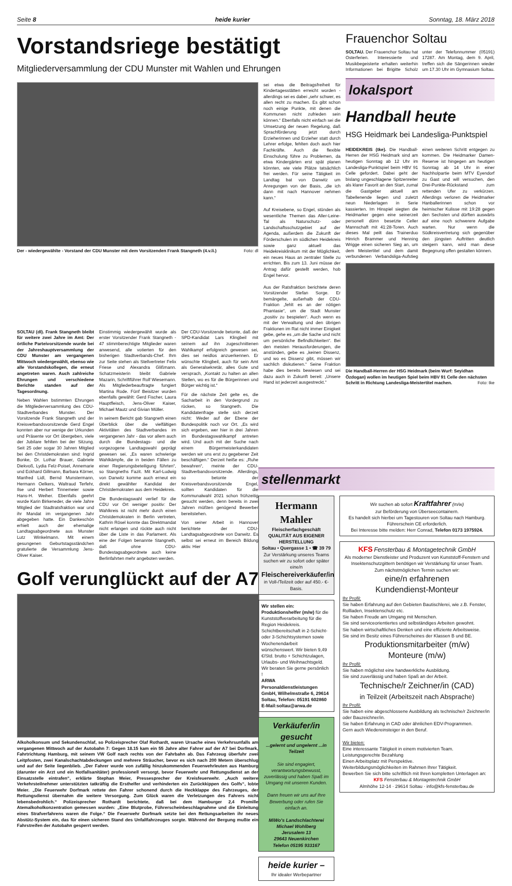Seite 8 heide kurier Sonntag, 18. März 2018
Vorstandsriege bestätigt
Mitgliederversammlung der CDU Munster mit Wahlen und Ehrungen
Der - wiedergewählte - Vorstand der CDU Munster mit dem Vorsitzenden Frank Stangneth (4.v.li.) Foto: dl
sei etwa die Beitragsfreiheit für Kindertagesstätten erreicht worden - allerdings sei es dabei „sehr schwer, es allen recht zu machen. Es gibt schon noch einige Punkte, mit denen die Kommunen nicht zufrieden sein können.“ Ebenfalls nicht einfach sei die Umsetzung der neuen Regelung, daß Sprachförderung jetzt durch Erzieherinnen und Erzieher statt durch Lehrer erfolge, fehlten doch auch hier Fachkräfte. Auch die flexible Einschulung führe zu Problemen, da etwa Kindergärten erst spät planen könnten, wie viele Plätze tatsächlich frei werden. Für seine Tätigkeit im Landtag bat von Danwitz um Anregungen von der Basis, „die ich dann mit nach Hannover nehmen kann.“
Auf Kreisebene, so Engel, stünden als wesentliche Themen das Aller-Leine-Tal als Naturschutz- oder Landschaftsschutzgebiet auf der Agenda, außerdem die Zukunft der Förderschulen im südlichen Heidekreis sowie ganz aktuell das Heidekreisklinikum mit der Möglichkeit, ein neues Haus an zentraler Stelle zu errichten. Bis zum 13. Juni müsse der Antrag dafür gestellt werden, hob Engel hervor.
Aus der Ratsfraktion berichtete deren Vorsitzender Stefan Sorge. Er bemängelte, außerhalb der CDU-Fraktion „fehlt es an der nötigen Phantasie“, um die Stadt Munster „positiv zu bespielen“. Auch wenn es mit der Verwaltung und den übrigen Fraktionen im Rat nicht immer Einigkeit gebe, gehe es „um die Sache und nicht um persönliche Befindlichkeiten“. Bei den meisten Herausforderungen, die anstünden, gebe es „keinen Dissenz, und wo es Dissenz gibt, müssen wir sachlich diskutieren.“ Seine Fraktion habe dies bereits bewiesen und sei dazu auch in Zukunft bereit: „Unsere Hand ist jederzeit ausgestreckt.“
SOLTAU (dl). Frank Stangneth bleibt für weitere zwei Jahre im Amt: Der örtliche Parteivorsitzende wurde bei der Jahreshauptversammlung der CDU Munster am vergangenen Mittwoch wiedergewählt, ebenso wie alle Vorstandskollegen, die erneut angetreten waren. Auch zahlreiche Ehrungen und verschiedene Berichte standen auf der Tagesordnung.
Neben Wahlen bstimmten Ehrungen die Mitgliederversammlung des CDU-Stadtverbandes Munster. Der Vorsitzende Frank Stangneth und der Kreisverbandsvorsitzende Gerd Engel konnten aber nur wenige der Urkunden und Präsente vor Ort übergeben, viele der Jubilare fehlten bei der Sitzung. Seit 25 oder sogar 30 Jahren Mitglied bei den Christdemokraten sind: Ingrid Bonke, Dr. Lothar Brauer, Gabriele Diekvoß, Lydia Felz-Poisel, Annemarie und Eckhard Gillmann, Barbara Körner, Manfred Lidl, Bernd Munstermann, Hermann Oelkers, Waltraud Terfehr, Ilse und Herbert Tinnemeier sowie Hans-H. Weiher. Ebenfalls geehrt wurde Karin Birkeneder, die viele Jahre Mitglied der Stadtratsfraktion war und ihr Mandat im vergangenen Jahr abgegeben hatte. Ein Dankeschön erhielt auch der ehemalige Landtagsabgeordnete aus Munster Lutz Winkelmann. Mit einem gesungenen Geburtstagsständchen gratulierte die Versammlung Jens-Oliver Kaiser.
Einstimmig wiedergewählt wurde als erster Vorsitzender Frank Stangneth - 47 stimmberechtigte Mitglieder waren anwesend, alle votierten für den bisherigen Stadtverbands-Chef. Ihm zur Seite stehen als Stellvertreter Felix Friese und Alexandra Glißmann. Schatzmeisterin bleibt Gabriele Mazarin, Schriftführer Rolf Wiesemann. Als Mitgliederbeauftragte fungiert Martina Rode. Fünf Beisitzer wurden ebenfalls gewählt: Gerd Fischer, Laura Hauptfleisch, Jens-Oliver Kaiser, Michael Mautz und Givian Müller.
In seinem Bericht gab Stangneth einen Überblick über die vielfältigen Aktivitäten des Stadtverbandes im vergangenen Jahr - das vor allem auch durch die Bundestags- und die vorgezogene Landtagswahl geprägt gewesen sei. „Es waren schwierige Wahlkämpfe, die in beiden Fällen zu einer Regierungsbeteiligung führten“, so Stangneths Fazit. Mit Karl-Ludwig von Danwitz komme auch erneut ein direkt gewählter Kandidat der Christdemokraten aus dem Heidekreis.
Die Bundestagswahl verlief für die CDU vor Ort weniger positiv: Der Wahlkreis ist nicht mehr durch einen Christdemokraten in Berlin vertreten, Kathrin Rösel konnte das Direktmandat nicht erlangen und rückte auch nicht über die Liste in das Parlament. Als eine der Folgen benannte Stangneth, daß ohne CDU-Bundestagsabgeordnete auch keine Berlinfahrten mehr angeboten werden.
Der CDU-Vorsitzende betonte, daß der SPD-Kandidat Lars Klingbeil mit seinem auf ihn zugeschnittenen Wahlkampf erfolgreich gewesen sei, dies sei neidlos anzuerkennen. Er wünschte Klingbeil, auch für sein Amt als Generalsekretär, alles Gute und versprach, „Kontakt zu halten an allen Stellen, wo es für die Bürgerinnen und Bürger wichtig ist.“
Für die nächste Zeit gelte es, die Sacharbeit in den Vordergrund zu rücken, so Stangneth. Die Kandidatenfrage stelle sich derzeit nicht: Weder auf der Ebene der Bundespolitik noch vor Ort. „Es wird sich ergeben, wer hier in drei Jahren im Bundestagswahlkampf antreten wird. Und auch mit der Suche nach einem Bürgermeisterkandidaten werden wir uns erst zu gegebener Zeit beschäftigen.“ Derzeit heiße es: „Ruhe bewahren“, meinte der CDU-Stadtverbandsvorsitzende. Allerdings, so betonte der Kreisverbandsvorsitzende Engel, sollten Kandidaten für die Kommunalwahl 2021 schon frühzeitig gesucht werden, denn bereits in zwei Jahren müßten genügend Bewerber bereitstehen.
Von seiner Arbeit in Hannover berichtete der CDU-Landtagsabgeordnete von Danwitz. Es selbst sei erneut im Bereich Bildung aktiv. Hier
Golf verunglückt auf der A7
Alkoholkonsum und Sekundenschlaf, so Polizeisprecher Olaf Rothardt, waren Ursache eines Verkehrsunfalls am vergangenen Mittwoch auf der Autobahn 7: Gegen 18.15 kam ein 55 Jahre alter Fahrer auf der A7 bei Dorfmark, Fahrtrichtung Hamburg, mit seinem VW Golf nach rechts von der Fahrbahn ab. Das Fahrzeug überfuhr zwei Leitpfosten, zwei Kanalschachtabdeckungen und mehrere Sträucher, bevor es sich nach 200 Metern überschlug und auf der Seite liegenblieb. „Der Fahrer wurde von zufällig hinzukommenden Feuerwehrleuten aus Hamburg (darunter ein Arzt und ein Notfallsanitäter) professionell versorgt, bevor Feuerwehr und Rettungsdienst an der Einsatzstelle eintrafen“, erklärte Stephan Meier, Pressesprecher der Kreisfeuerwehr. „Auch weitere Verkehrsteilnehmer unterstützten tatkräftig die Ersthelfer und verhinderten ein Zurückkippen des Golfs“, lobte Meier. „Die Feuerwehr Dorfmark rettete den Fahrer schonend durch die Heckklappe des Fahrzeuges, der Rettungsdienst übernahm die weitere Versorgung. Zum Glück waren die Verletzungen des Fahrers nicht lebensbedrohlich.“ Polizeisprecher Rothardt berichtete, daß bei dem Hamburger 2,4 Promille Atemalkoholkonzentration gemessen wurden: „Eine Blutprobe, Führerscheinbeschlagnahme und die Einleitung eines Strafverfahrens waren die Folge.“ Die Feuerwehr Dorfmark setzte bei den Rettungsarbeiten ihr neues Abstütz-System ein, das für einen sicheren Stand des Unfallfahrzeuges sorgte. Während der Bergung mußte ein Fahrstreifen der Autobahn gesperrt werden.
Frauenchor Soltau
SOLTAU. Der Frauenchor Soltau hat Osterferien. Interessierte und Musikbegeisterte erhalten weiterhin Informationen bei Brigitte Scholz unter der Telefonnummer (05191) 17287. Am Montag, dem 9. April, treffen sich die Sängerinnen wieder um 17.30 Uhr im Gymnasium Soltau.
lokalsport
Handball heute
HSG Heidmark bei Landesliga-Punktspiel
HEIDEKREIS (tke). Die Handball-Herren der HSG Heidmark sind am heutigen Sonntag ab 12 Uhr im Landesliga-Punktspiel beim HBV 91 Celle gefordert. Dabei geht der bislang ungeschlagene Spitzenreiter als klarer Favorit an den Start, zumal die Gastgeber aktuell am Tabellenende liegen und zuletzt neun Niederlagen in Serie kassierten. Im Hinspiel siegten die Heidmarker gegen eine seinerzeit personell dünn besetzte Celler Mannschaft mit 41:28-Toren. Auch dieses Mal peilt das Trainerduo Hinrich Brammer und Henning Wrigge einen sicheren Sieg an, um dem Meistertitel und dem damit verbundenen Verbandsliga-Aufstieg einen weiteren Schritt entgegen zu kommen. Die Heidmarker Damen-Reserve ist hingegen am heutigen Sonntag ab 14 Uhr in einer Nachholpartie beim MTV Eyendorf zu Gast und will versuchen, den Drei-Punkte-Rückstand zum rettenden Ufer zu verkürzen. Allerdings verloren die Heidmarker Hanballerinnen schon vor heimischer Kulisse mit 19:28 gegen den Sechsten und dürften auswärts auf eine noch schwerere Aufgabe warten. Nur wenn die Südkreisvertretung sich gegenüber den jüngsten Auftritten deutlich steigern kann, wird man diese Begegnung offen gestalten können.
Die Handball-Herren der HSG Heidmark (beim Wurf: Seyidhan Özdogan) wollen im heutigen Spiel beim HBV 91 Celle den nächsten Schritt in Richtung Landesliga-Meistertitel machen. Foto: tke
stellenmarkt
Hermann Mahler
Fleischerfachgeschäft
QUALITÄT AUS EIGENER HERSTELLUNG
Soltau • Quergasse 1 • ☎ 39 79
Zur Verstärkung unseres Teams suchen wir zu sofort oder später eine/n
Fleischereiverkäufer/in
in Voll-/Teilzeit oder auf 450.- €-Basis.
Wir stellen ein: Produktionshelfer (m/w) für die Kunststoffverarbeitung für die Region Heidekreis. Schichtbereitschaft in 2-Schicht- oder 3-Schichtsystemen sowie Wochenendarbeit wünschenswert. Wir bieten 9,49 €/Std. brutto + Schichtzulagen, Urlaubs- und Weihnachtsgeld.
Wir beraten Sie gerne persönlich !
ARWA Personaldienstleistungen GmbH, Wilhelmstraße 6, 29614 Soltau, Telefon: 05191 602860 E-Mail:soltau@arwa.de
Verkäufer/in gesucht
...gelernt und ungelernt ...in Teilzeit
Sie sind engagiert, verantwortungsbewusst, zuverlässig und haben Spaß im Umgang mit unseren Kunden.
Dann freuen wir uns auf Ihre Bewerbung oder rufen Sie einfach an.
MiWo's Landschlachterei
Michael Wohlberg
Jerusalem 13
29643 Neuenkirchen
Telefon 05195 933167
heide kurier –
Ihr idealer Werbepartner
Wir suchen ab sofort Kraftfahrer (m/w)
zur Beförderung von Überseecontainern.
Es handelt sich hierbei um Tagestouren von Soltau nach Hamburg.
Führerschein CE erforderlich.
Bei Interesse bitte melden: Herr Conrad, Telefon 0173 1975924.
KFS Fensterbau & Montagetechnik GmbH
Als moderner Dienstleister und Produzent von Kunststoff-Fenstern und Insektenschutzgittern benötigen wir Verstärkung für unser Team.
Zum nächstmöglichen Termin suchen wir:
eine/n erfahrenen
Kundendienst-Monteur
Ihr Profil:
Sie haben Erfahrung auf den Gebieten Bautischlerei, wie z.B. Fenster, Rollladen, Insektenschutz etc.
Sie haben Freude am Umgang mit Menschen.
Sie sind serviceorientiertes und selbständiges Arbeiten gewohnt.
Sie haben wirtschaftliches Denken und eine effiziente Arbeitsweise.
Sie sind im Besitz eines Führerscheines der Klassen B und BE.
Produktionsmitarbeiter (m/w)
Monteure (m/w)
Ihr Profil:
Sie haben möglichst eine handwerkliche Ausbildung.
Sie sind zuverlässig und haben Spaß an der Arbeit.
Technische/r Zeichner/in (CAD)
in Teilzeit (Arbeitszeit nach Absprache)
Ihr Profil:
Sie haben eine abgeschlossene Ausbildung als technische/r Zeichner/in oder Bauzeichner/in.
Sie haben Erfahrung in CAD oder ähnlichen EDV-Programmen.
Gern auch Wiedereinsteiger in den Beruf.
Wir bieten:
Eine interessante Tätigkeit in einem motivierten Team.
Leistungsgerechte Bezahlung
Einen Arbeitsplatz mit Perspektive.
Weiterbildungsmöglichkeiten im Rahmen Ihrer Tätigkeit.
Bewerben Sie sich bitte schriftlich mit Ihren kompletten Unterlagen an:
KFS Fensterbau & Montagetechnik GmbH
Almhöhe 12-14 · 29614 Soltau · info@kfs-fensterbau.de